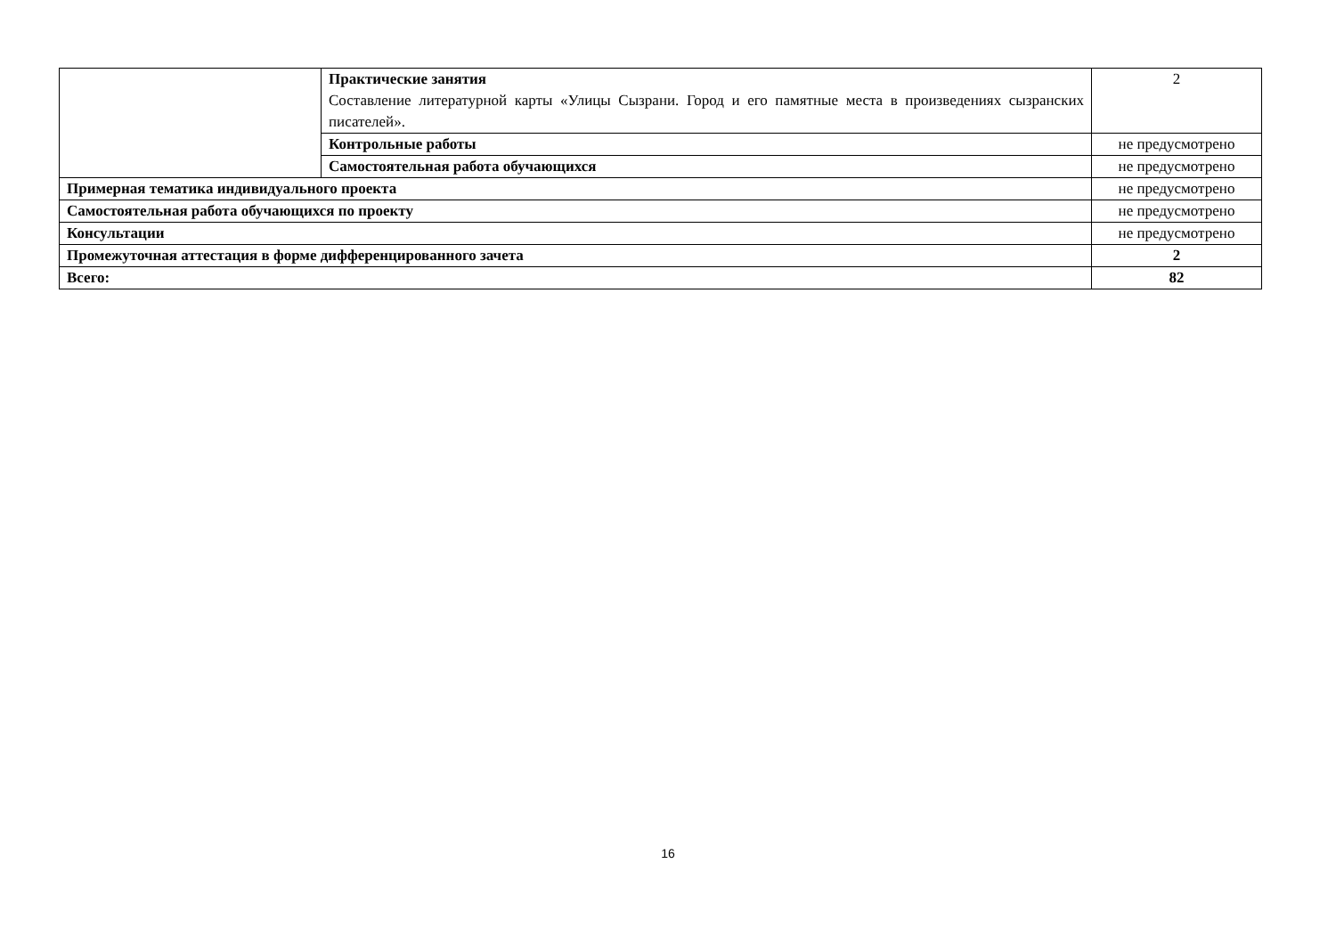| | Практические занятия Составление литературной карты «Улицы Сызрани. Город и его памятные места в произведениях сызранских писателей». | 2 |
| | Контрольные работы | не предусмотрено |
| | Самостоятельная работа обучающихся | не предусмотрено |
| Примерная тематика индивидуального проекта | | не предусмотрено |
| Самостоятельная работа обучающихся по проекту | | не предусмотрено |
| Консультации | | не предусмотрено |
| Промежуточная аттестация в форме дифференцированного зачета | | 2 |
| Всего: | | 82 |
16